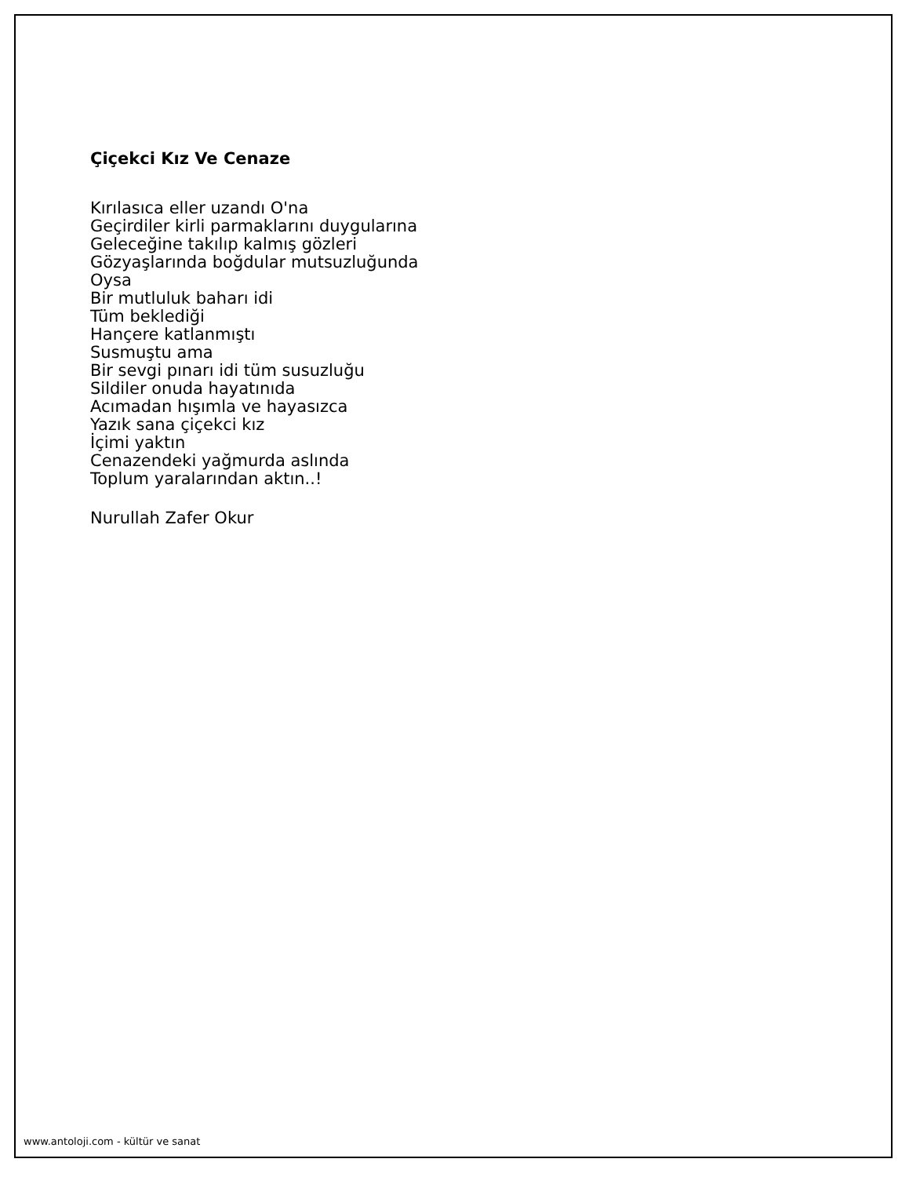Çiçekci Kız Ve Cenaze
Kırılasıca eller uzandı O'na
Geçirdiler kirli parmaklarını duygularına
Geleceğine takılıp kalmış gözleri
Gözyaşlarında boğdular mutsuzluğunda
Oysa
Bir mutluluk baharı idi
Tüm beklediği
Hançere katlanmıştı
Susmuştu ama
Bir sevgi pınarı idi tüm susuzluğu
Sildiler onuda hayatınıda
Acımadan hışımla ve hayasızca
Yazık sana çiçekci kız
İçimi yaktın
Cenazendeki yağmurda aslında
Toplum yaralarından aktın..!
Nurullah Zafer Okur
www.antoloji.com - kültür ve sanat